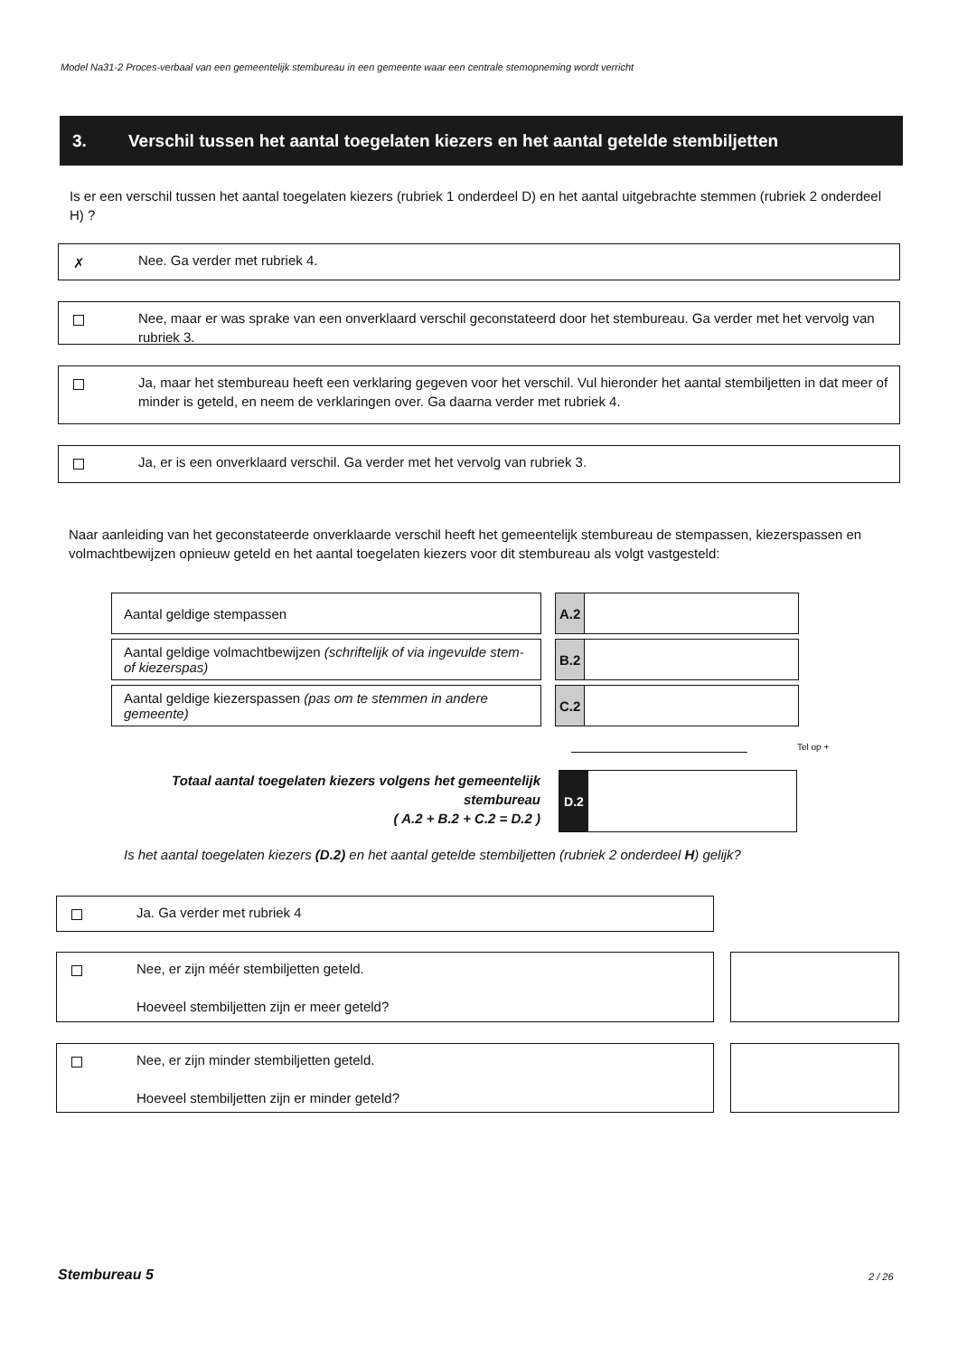Model Na31-2 Proces-verbaal van een gemeentelijk stembureau in een gemeente waar een centrale stemopneming wordt verricht
3. Verschil tussen het aantal toegelaten kiezers en het aantal getelde stembiljetten
Is er een verschil tussen het aantal toegelaten kiezers (rubriek 1 onderdeel D) en het aantal uitgebrachte stemmen (rubriek 2 onderdeel H) ?
✗
Nee. Ga verder met rubriek 4.
Nee, maar er was sprake van een onverklaard verschil geconstateerd door het stembureau. Ga verder met het vervolg van rubriek 3.
Ja, maar het stembureau heeft een verklaring gegeven voor het verschil. Vul hieronder het aantal stembiljetten in dat meer of minder is geteld, en neem de verklaringen over. Ga daarna verder met rubriek 4.
Ja, er is een onverklaard verschil. Ga verder met het vervolg van rubriek 3.
Naar aanleiding van het geconstateerde onverklaarde verschil heeft het gemeentelijk stembureau de stempassen, kiezerspassen en volmachtbewijzen opnieuw geteld en het aantal toegelaten kiezers voor dit stembureau als volgt vastgesteld:
| Aantal geldige stempassen | | A.2 | |
| Aantal geldige volmachtbewijzen (schriftelijk of via ingevulde stem- of kiezerspas) | | B.2 | |
| Aantal geldige kiezerspassen (pas om te stemmen in andere gemeente) | | C.2 | |
Tel op +
Totaal aantal toegelaten kiezers volgens het gemeentelijk stembureau
( A.2 + B.2 + C.2 = D.2 )
D.2
Is het aantal toegelaten kiezers (D.2) en het aantal getelde stembiljetten (rubriek 2 onderdeel H) gelijk?
Ja. Ga verder met rubriek 4
Nee, er zijn méér stembiljetten geteld.
Hoeveel stembiljetten zijn er meer geteld?
Nee, er zijn minder stembiljetten geteld.
Hoeveel stembiljetten zijn er minder geteld?
Stembureau 5 2 / 26